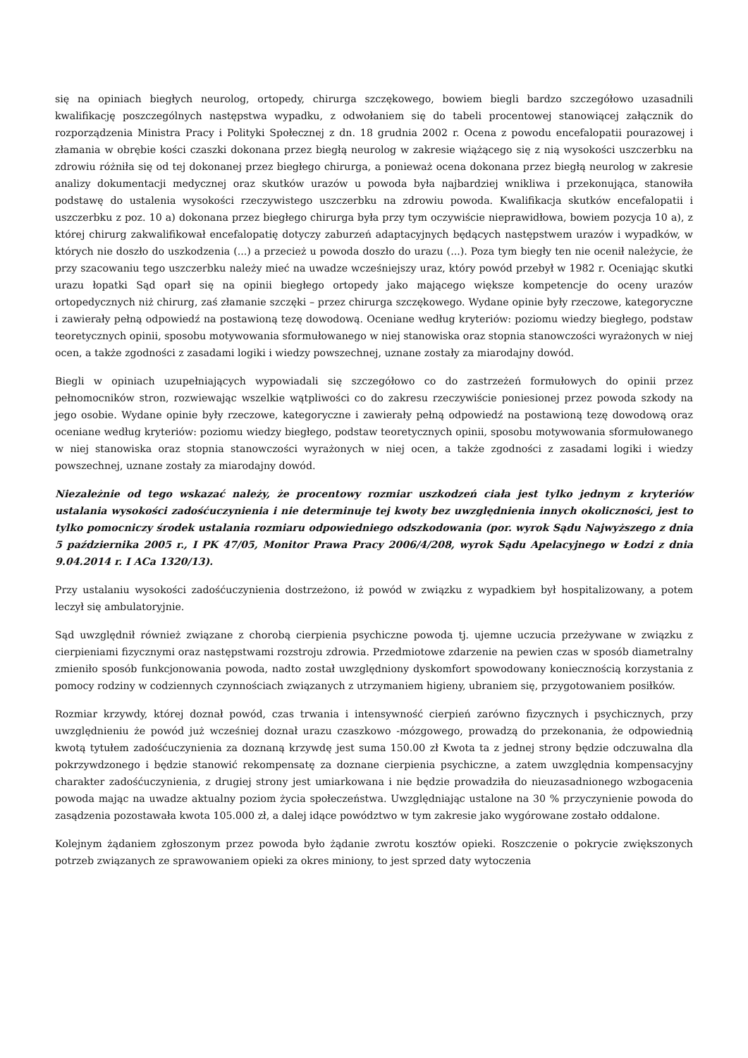się na opiniach biegłych neurolog, ortopedy, chirurga szczękowego, bowiem biegli bardzo szczegółowo uzasadnili kwalifikację poszczególnych następstwa wypadku, z odwołaniem się do tabeli procentowej stanowiącej załącznik do rozporządzenia Ministra Pracy i Polityki Społecznej z dn. 18 grudnia 2002 r. Ocena z powodu encefalopatii pourazowej i złamania w obrębie kości czaszki dokonana przez biegłą neurolog w zakresie wiążącego się z nią wysokości uszczerbku na zdrowiu różniła się od tej dokonanej przez biegłego chirurga, a ponieważ ocena dokonana przez biegłą neurolog w zakresie analizy dokumentacji medycznej oraz skutków urazów u powoda była najbardziej wnikliwa i przekonująca, stanowiła podstawę do ustalenia wysokości rzeczywistego uszczerbku na zdrowiu powoda. Kwalifikacja skutków encefalopatii i uszczerbku z poz. 10 a) dokonana przez biegłego chirurga była przy tym oczywiście nieprawidłowa, bowiem pozycja 10 a), z której chirurg zakwalifikował encefalopatię dotyczy zaburzeń adaptacyjnych będących następstwem urazów i wypadków, w których nie doszło do uszkodzenia (...) a przecież u powoda doszło do urazu (...). Poza tym biegły ten nie ocenił należycie, że przy szacowaniu tego uszczerbku należy mieć na uwadze wcześniejszy uraz, który powód przebył w 1982 r. Oceniając skutki urazu łopatki Sąd oparł się na opinii biegłego ortopedy jako mającego większe kompetencje do oceny urazów ortopedycznych niż chirurg, zaś złamanie szczęki – przez chirurga szczękowego. Wydane opinie były rzeczowe, kategoryczne i zawierały pełną odpowiedź na postawioną tezę dowodową. Oceniane według kryteriów: poziomu wiedzy biegłego, podstaw teoretycznych opinii, sposobu motywowania sformułowanego w niej stanowiska oraz stopnia stanowczości wyrażonych w niej ocen, a także zgodności z zasadami logiki i wiedzy powszechnej, uznane zostały za miarodajny dowód.
Biegli w opiniach uzupełniających wypowiadali się szczegółowo co do zastrzeżeń formułowych do opinii przez pełnomocników stron, rozwiewając wszelkie wątpliwości co do zakresu rzeczywiście poniesionej przez powoda szkody na jego osobie. Wydane opinie były rzeczowe, kategoryczne i zawierały pełną odpowiedź na postawioną tezę dowodową oraz oceniane według kryteriów: poziomu wiedzy biegłego, podstaw teoretycznych opinii, sposobu motywowania sformułowanego w niej stanowiska oraz stopnia stanowczości wyrażonych w niej ocen, a także zgodności z zasadami logiki i wiedzy powszechnej, uznane zostały za miarodajny dowód.
Niezależnie od tego wskazać należy, że procentowy rozmiar uszkodzeń ciała jest tylko jednym z kryteriów ustalania wysokości zadośćuczynienia i nie determinuje tej kwoty bez uwzględnienia innych okoliczności, jest to tylko pomocniczy środek ustalania rozmiaru odpowiedniego odszkodowania (por. wyrok Sądu Najwyższego z dnia 5 października 2005 r., I PK 47/05, Monitor Prawa Pracy 2006/4/208, wyrok Sądu Apelacyjnego w Łodzi z dnia 9.04.2014 r. I ACa 1320/13).
Przy ustalaniu wysokości zadośćuczynienia dostrzeżono, iż powód w związku z wypadkiem był hospitalizowany, a potem leczył się ambulatoryjnie.
Sąd uwzględnił również związane z chorobą cierpienia psychiczne powoda tj. ujemne uczucia przeżywane w związku z cierpieniami fizycznymi oraz następstwami rozstroju zdrowia. Przedmiotowe zdarzenie na pewien czas w sposób diametralny zmieniło sposób funkcjonowania powoda, nadto został uwzględniony dyskomfort spowodowany koniecznością korzystania z pomocy rodziny w codziennych czynnościach związanych z utrzymaniem higieny, ubraniem się, przygotowaniem posiłków.
Rozmiar krzywdy, której doznał powód, czas trwania i intensywność cierpień zarówno fizycznych i psychicznych, przy uwzględnieniu że powód już wcześniej doznał urazu czaszkowo -mózgowego, prowadzą do przekonania, że odpowiednią kwotą tytułem zadośćuczynienia za doznaną krzywdę jest suma 150.00 zł Kwota ta z jednej strony będzie odczuwalna dla pokrzywdzonego i będzie stanowić rekompensatę za doznane cierpienia psychiczne, a zatem uwzględnia kompensacyjny charakter zadośćuczynienia, z drugiej strony jest umiarkowana i nie będzie prowadziła do nieuzasadnionego wzbogacenia powoda mając na uwadze aktualny poziom życia społeczeństwa. Uwzględniając ustalone na 30 % przyczynienie powoda do zasądzenia pozostawała kwota 105.000 zł, a dalej idące powództwo w tym zakresie jako wygórowane zostało oddalone.
Kolejnym żądaniem zgłoszonym przez powoda było żądanie zwrotu kosztów opieki. Roszczenie o pokrycie zwiększonych potrzeb związanych ze sprawowaniem opieki za okres miniony, to jest sprzed daty wytoczenia